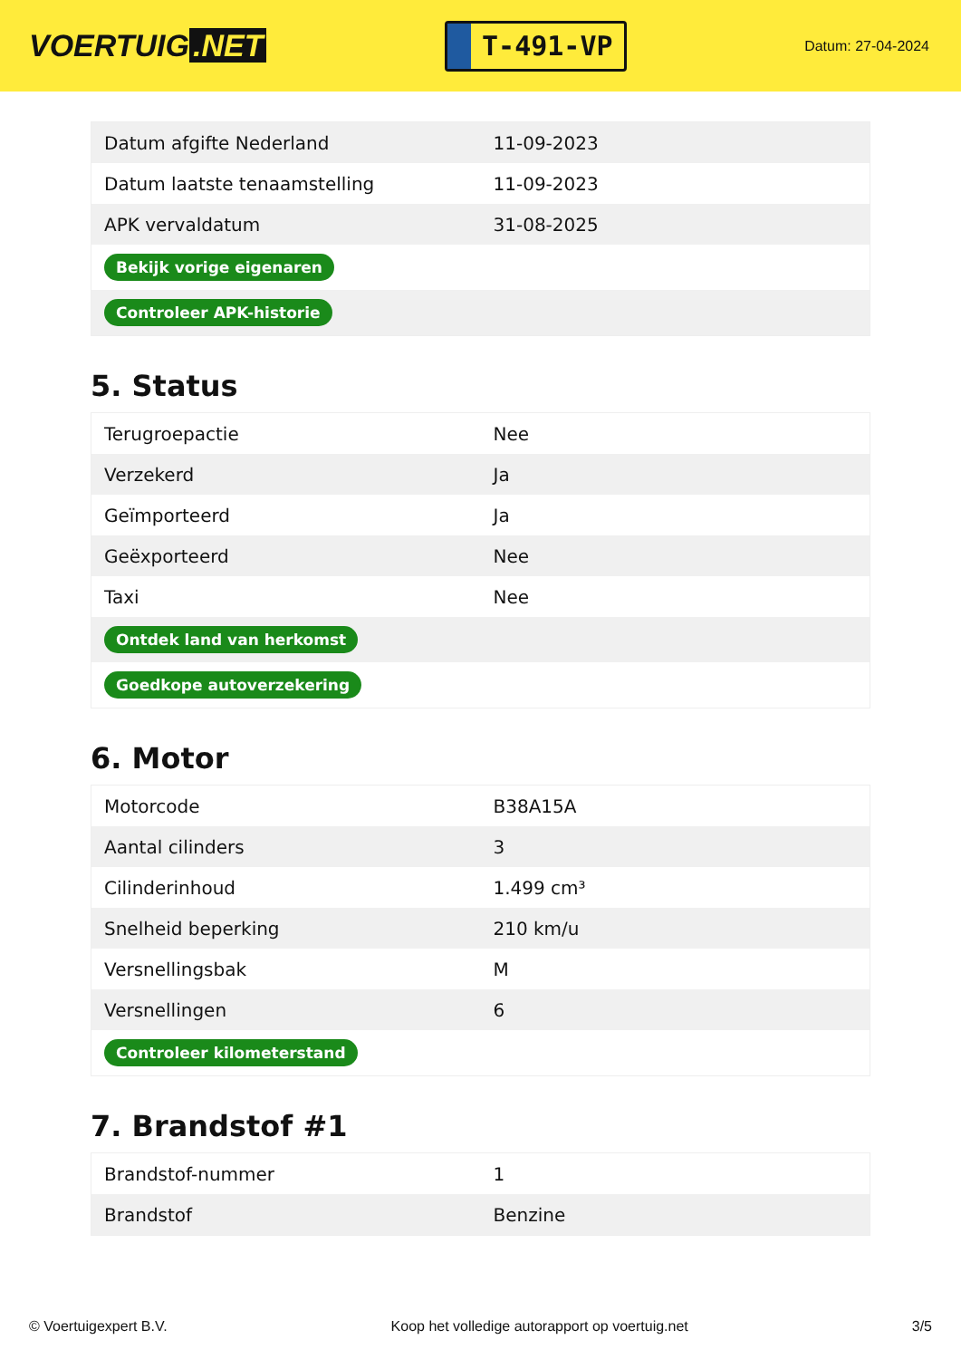VOERTUIG.NET
T-491-VP
Datum: 27-04-2024
| Datum afgifte Nederland | 11-09-2023 |
| Datum laatste tenaamstelling | 11-09-2023 |
| APK vervaldatum | 31-08-2025 |
| Bekijk vorige eigenaren | |
| Controleer APK-historie | |
5. Status
| Terugroepactie | Nee |
| Verzekerd | Ja |
| Geïmporteerd | Ja |
| Geëxporteerd | Nee |
| Taxi | Nee |
| Ontdek land van herkomst | |
| Goedkope autoverzekering | |
6. Motor
| Motorcode | B38A15A |
| Aantal cilinders | 3 |
| Cilinderinhoud | 1.499 cm³ |
| Snelheid beperking | 210 km/u |
| Versnellingsbak | M |
| Versnellingen | 6 |
| Controleer kilometerstand | |
7. Brandstof #1
| Brandstof-nummer | 1 |
| Brandstof | Benzine |
© Voertuigexpert B.V. Koop het volledige autorapport op voertuig.net 3/5